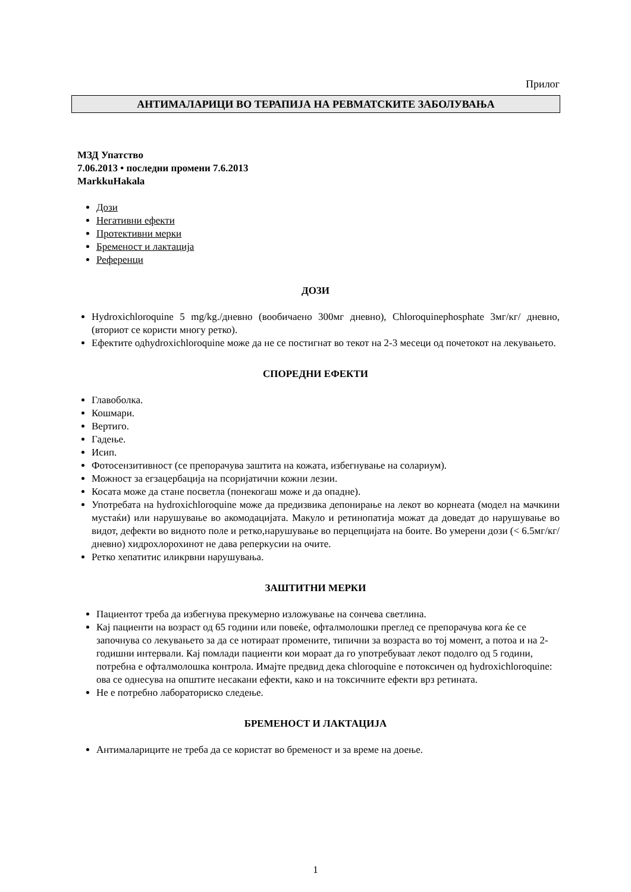Прилог
АНТИМАЛАРИЦИ ВО ТЕРАПИЈА НА РЕВМАТСКИТЕ ЗАБОЛУВАЊА
МЗД Упатство
7.06.2013 • последни промени 7.6.2013
MarkkuHakala
Дози
Негативни ефекти
Протективни мерки
Бременост и лактација
Референци
ДОЗИ
Hydroxichloroquine 5 mg/kg./дневно (вообичаено 300мг дневно), Chloroquinephosphate 3мг/кг/ дневно, (вториот се користи многу ретко).
Ефектите одhydroxichloroquine може да не се постигнат во текот на 2-3 месеци од почетокот на лекувањето.
СПОРЕДНИ ЕФЕКТИ
Главоболка.
Кошмари.
Вертиго.
Гадење.
Исип.
Фотосензитивност (се препорачува заштита на кожата, избегнување на солариум).
Можност за егзацербација на псоријатични кожни лезии.
Косата може да стане посветла (понекогаш може и да опадне).
Употребата на hydroxichloroquine може да предизвика депонирање на лекот во корнеата (модел на мачкини мустаќи) или нарушување во акомодацијата. Макуло и ретинопатија можат да доведат до нарушување во видот, дефекти во видното поле и ретко,нарушување во перцепцијата на боите. Во умерени дози (< 6.5мг/кг/дневно) хидрохлорохинот не дава реперкусии на очите.
Ретко хепатитис иликрвни нарушувања.
ЗАШТИТНИ МЕРКИ
Пациентот треба да избегнува прекумерно изложување на сончева светлина.
Кај пациенти на возраст од 65 години или повеќе, офталмолошки преглед се препорачува кога ќе се започнува со лекувањето за да се нотираат промените, типични за возраста во тој момент, а потоа и на 2-годишни интервали. Кај помлади пациенти кои мораат да го употребуваат лекот подолго од 5 години, потребна е офталмолошка контрола. Имајте предвид дека chloroquine е потоксичен од hydroxichloroquine: ова се однесува на општите несакани ефекти, како и на токсичните ефекти врз ретината.
Не е потребно лабораториско следење.
БРЕМЕНОСТ И ЛАКТАЦИЈА
Антималариците не треба да се користат во бременост и за време на доење.
1